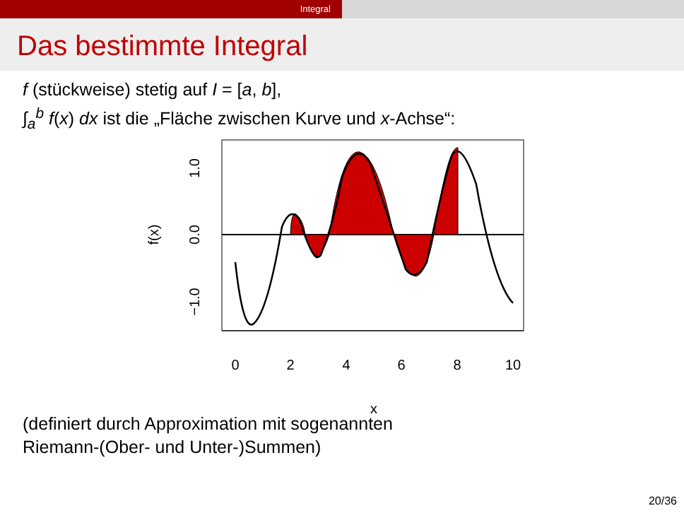Integral
Das bestimmte Integral
f (stückweise) stetig auf I = [a, b],
∫<sub>a</sub><sup>b</sup> f(x) dx ist die „Fläche zwischen Kurve und x-Achse“:
0
2
4
6
8
10
x
−1.0
0.0
1.0
f(x)
(definiert durch Approximation mit sogenannten
Riemann-(Ober- und Unter-)Summen)
20/36